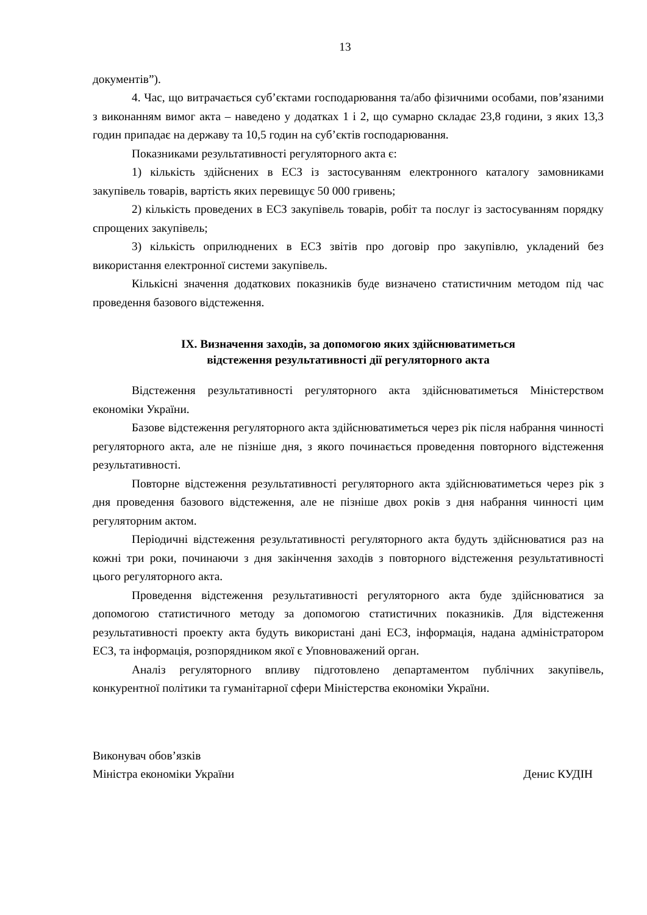13
документів”).
4. Час, що витрачається суб’єктами господарювання та/або фізичними особами, пов’язаними з виконанням вимог акта – наведено у додатках 1 і 2, що сумарно складає 23,8 години, з яких 13,3 годин припадає на державу та 10,5 годин на суб’єктів господарювання.
Показниками результативності регуляторного акта є:
1) кількість здійснених в ЕСЗ із застосуванням електронного каталогу замовниками закупівель товарів, вартість яких перевищує 50 000 гривень;
2) кількість проведених в ЕСЗ закупівель товарів, робіт та послуг із застосуванням порядку спрощених закупівель;
3) кількість оприлюднених в ЕСЗ звітів про договір про закупівлю, укладений без використання електронної системи закупівель.
Кількісні значення додаткових показників буде визначено статистичним методом під час проведення базового відстеження.
IX. Визначення заходів, за допомогою яких здійснюватиметься
відстеження результативності дії регуляторного акта
Відстеження результативності регуляторного акта здійснюватиметься Міністерством економіки України.
Базове відстеження регуляторного акта здійснюватиметься через рік після набрання чинності регуляторного акта, але не пізніше дня, з якого починається проведення повторного відстеження результативності.
Повторне відстеження результативності регуляторного акта здійснюватиметься через рік з дня проведення базового відстеження, але не пізніше двох років з дня набрання чинності цим регуляторним актом.
Періодичні відстеження результативності регуляторного акта будуть здійснюватися раз на кожні три роки, починаючи з дня закінчення заходів з повторного відстеження результативності цього регуляторного акта.
Проведення відстеження результативності регуляторного акта буде здійснюватися за допомогою статистичного методу за допомогою статистичних показників. Для відстеження результативності проекту акта будуть використані дані ЕСЗ, інформація, надана адміністратором ЕСЗ, та інформація, розпорядником якої є Уповноважений орган.
Аналіз регуляторного впливу підготовлено департаментом публічних закупівель, конкурентної політики та гуманітарної сфери Міністерства економіки України.
Виконувач обов’язків
Міністра економіки України
Денис КУДІН